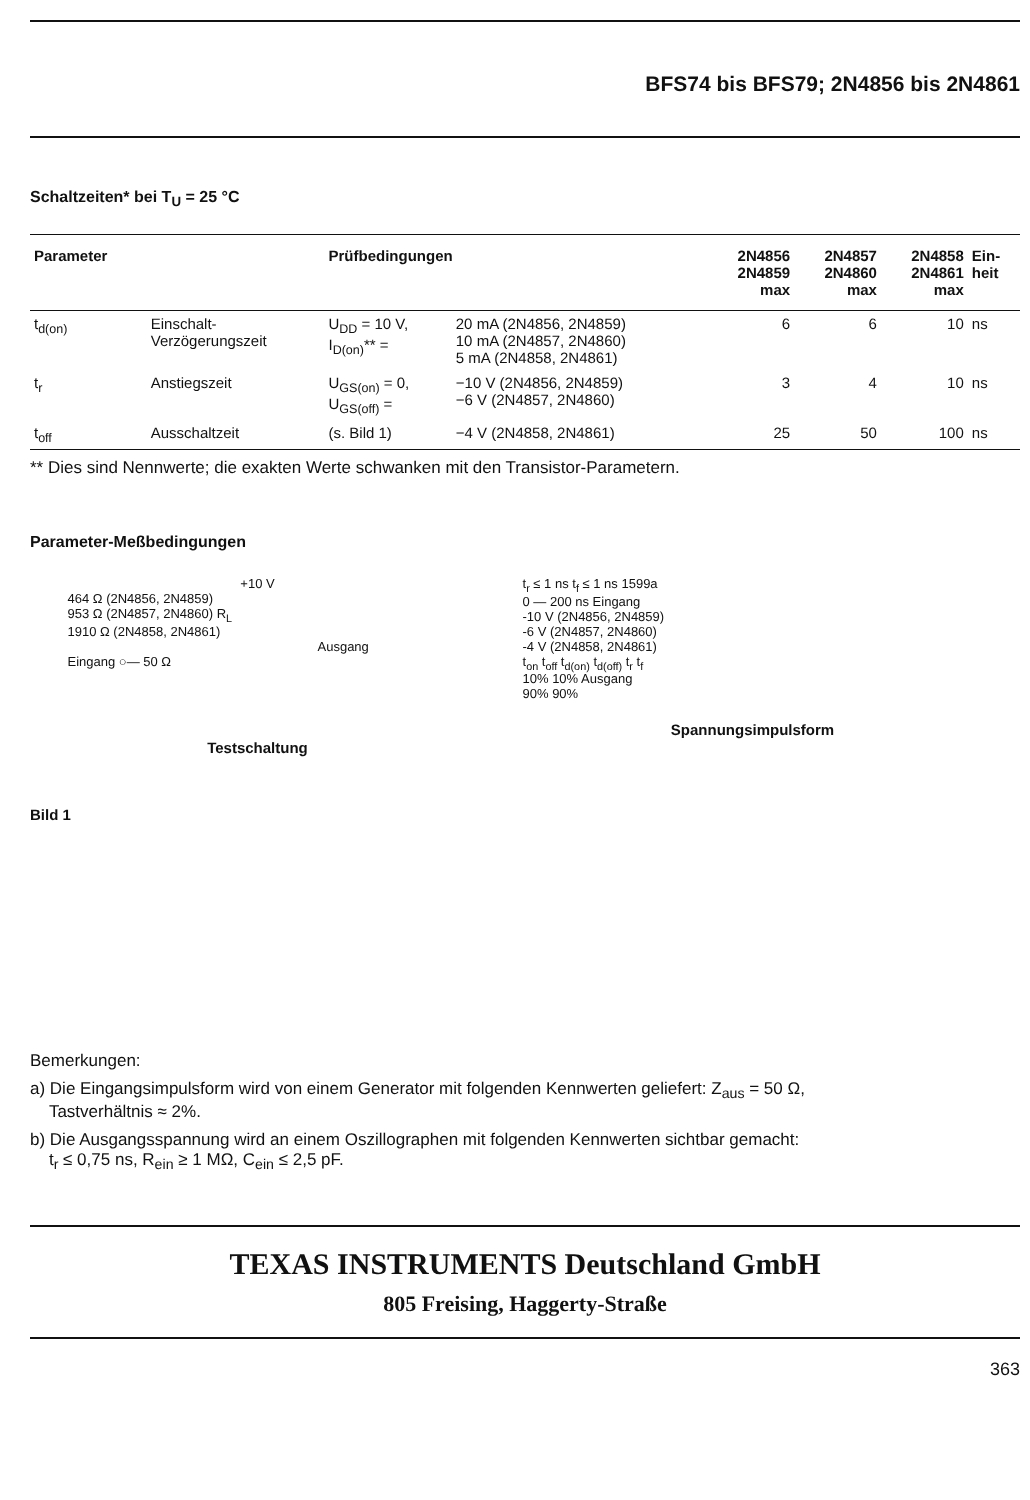BFS74 bis BFS79; 2N4856 bis 2N4861
Schaltzeiten* bei T<sub>U</sub> = 25 °C
| Parameter | | Prüfbedingungen | | 2N4856 2N4859 max | 2N4857 2N4860 max | 2N4858 2N4861 max | Ein- heit |
| --- | --- | --- | --- | --- | --- | --- | --- |
| t<sub>d(on)</sub> | Einschalt- Verzögerungszeit | U<sub>DD</sub> = 10 V, I<sub>D(on)</sub>** = | 20 mA (2N4856, 2N4859) 10 mA (2N4857, 2N4860) 5 mA (2N4858, 2N4861) | 6 | 6 | 10 | ns |
| t<sub>r</sub> | Anstiegszeit | U<sub>GS(on)</sub> = 0, U<sub>GS(off)</sub> = | −10 V (2N4856, 2N4859) −6 V (2N4857, 2N4860) | 3 | 4 | 10 | ns |
| t<sub>off</sub> | Ausschaltzeit | (s. Bild 1) | −4 V (2N4858, 2N4861) | 25 | 50 | 100 | ns |
** Dies sind Nennwerte; die exakten Werte schwanken mit den Transistor-Parametern.
Parameter-Meßbedingungen
+10 V
464 Ω (2N4856, 2N4859)
953 Ω (2N4857, 2N4860) R<sub>L</sub>
1910 Ω (2N4858, 2N4861)
Ausgang
Eingang ○— 50 Ω
Testschaltung
t<sub>r</sub> ≤ 1 ns t<sub>f</sub> ≤ 1 ns 1599a
0 — 200 ns Eingang
-10 V (2N4856, 2N4859)
-6 V (2N4857, 2N4860)
-4 V (2N4858, 2N4861)
t<sub>on</sub> t<sub>off</sub> t<sub>d(on)</sub> t<sub>d(off)</sub> t<sub>r</sub> t<sub>f</sub>
10% 10% Ausgang
90% 90%
Spannungsimpulsform
Bild 1
Bemerkungen:
a) Die Eingangsimpulsform wird von einem Generator mit folgenden Kennwerten geliefert: Z<sub>aus</sub> = 50 Ω,
Tastverhältnis ≈ 2%.
b) Die Ausgangsspannung wird an einem Oszillographen mit folgenden Kennwerten sichtbar gemacht:
t<sub>r</sub> ≤ 0,75 ns, R<sub>ein</sub> ≥ 1 MΩ, C<sub>ein</sub> ≤ 2,5 pF.
TEXAS INSTRUMENTS Deutschland GmbH
805 Freising, Haggerty-Straße
363